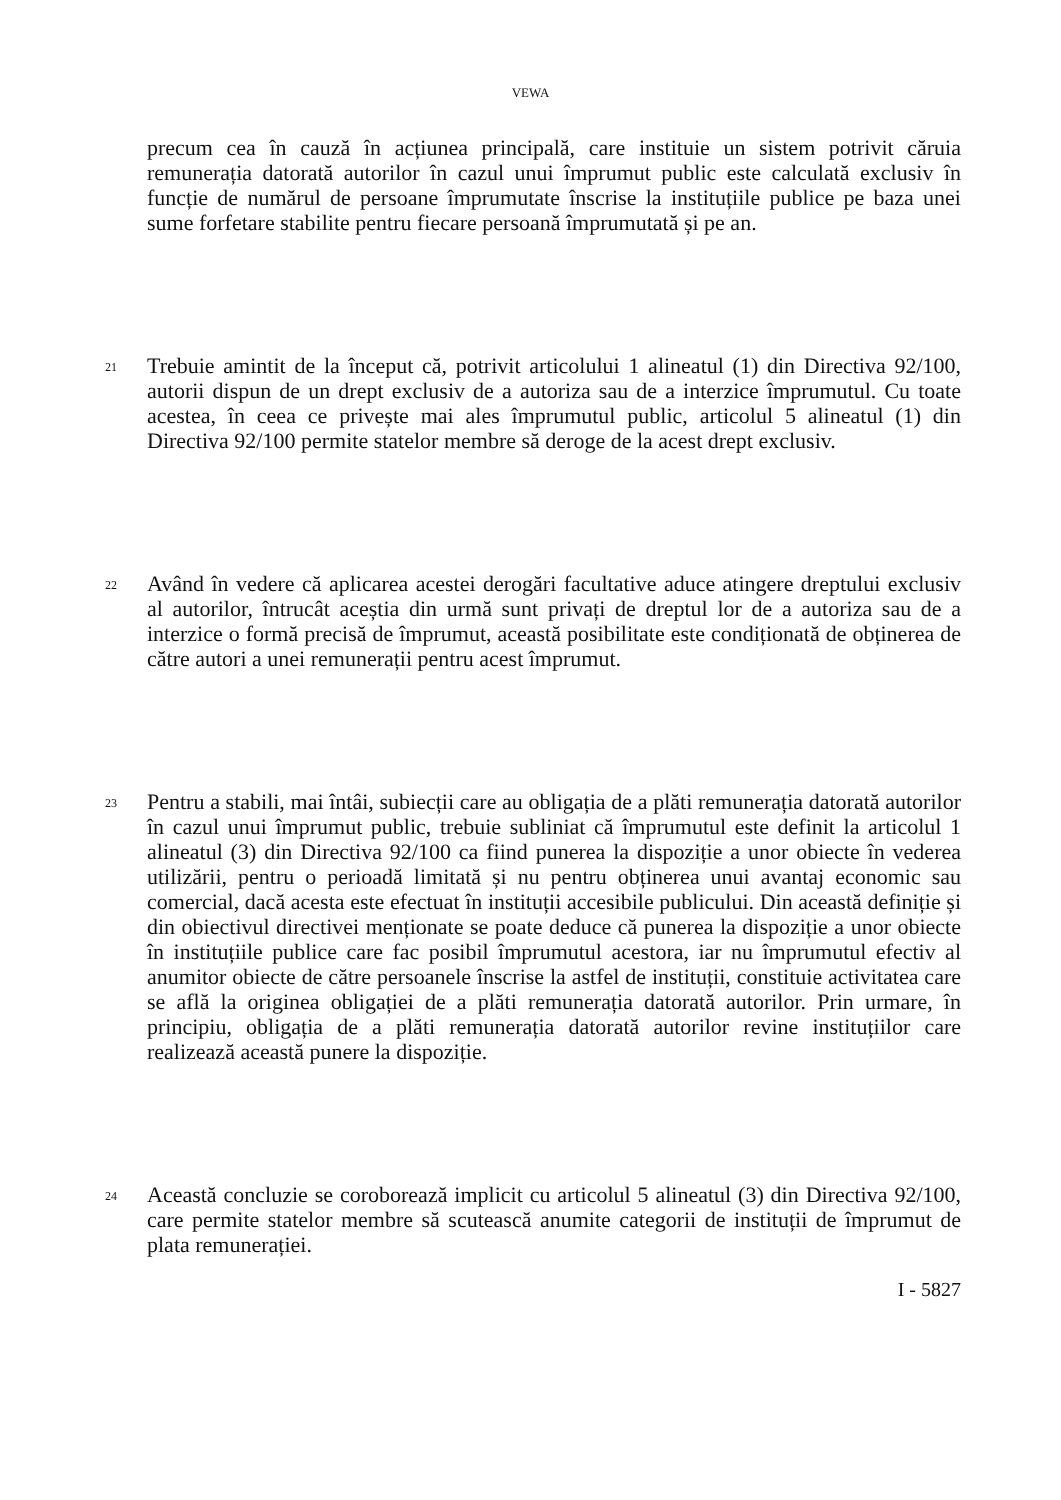VEWA
precum cea în cauză în acțiunea principală, care instituie un sistem potrivit căruia remunerația datorată autorilor în cazul unui împrumut public este calculată exclusiv în funcție de numărul de persoane împrumutate înscrise la instituțiile publice pe baza unei sume forfetare stabilite pentru fiecare persoană împrumutată și pe an.
21
Trebuie amintit de la început că, potrivit articolului 1 alineatul (1) din Directiva 92/100, autorii dispun de un drept exclusiv de a autoriza sau de a interzice împrumutul. Cu toate acestea, în ceea ce privește mai ales împrumutul public, articolul 5 alineatul (1) din Directiva 92/100 permite statelor membre să deroge de la acest drept exclusiv.
22
Având în vedere că aplicarea acestei derogări facultative aduce atingere dreptului exclusiv al autorilor, întrucât aceștia din urmă sunt privați de dreptul lor de a autoriza sau de a interzice o formă precisă de împrumut, această posibilitate este condiționată de obținerea de către autori a unei remunerații pentru acest împrumut.
23
Pentru a stabili, mai întâi, subiecții care au obligația de a plăti remunerația datorată autorilor în cazul unui împrumut public, trebuie subliniat că împrumutul este definit la articolul 1 alineatul (3) din Directiva 92/100 ca fiind punerea la dispoziție a unor obiecte în vederea utilizării, pentru o perioadă limitată și nu pentru obținerea unui avantaj economic sau comercial, dacă acesta este efectuat în instituții accesibile publicului. Din această definiție și din obiectivul directivei menționate se poate deduce că punerea la dispoziție a unor obiecte în instituțiile publice care fac posibil împrumutul acestora, iar nu împrumutul efectiv al anumitor obiecte de către persoanele înscrise la astfel de instituții, constituie activitatea care se află la originea obligației de a plăti remunerația datorată autorilor. Prin urmare, în principiu, obligația de a plăti remunerația datorată autorilor revine instituțiilor care realizează această punere la dispoziție.
24
Această concluzie se coroborează implicit cu articolul 5 alineatul (3) din Directiva 92/100, care permite statelor membre să scutească anumite categorii de instituții de împrumut de plata remunerației.
I - 5827